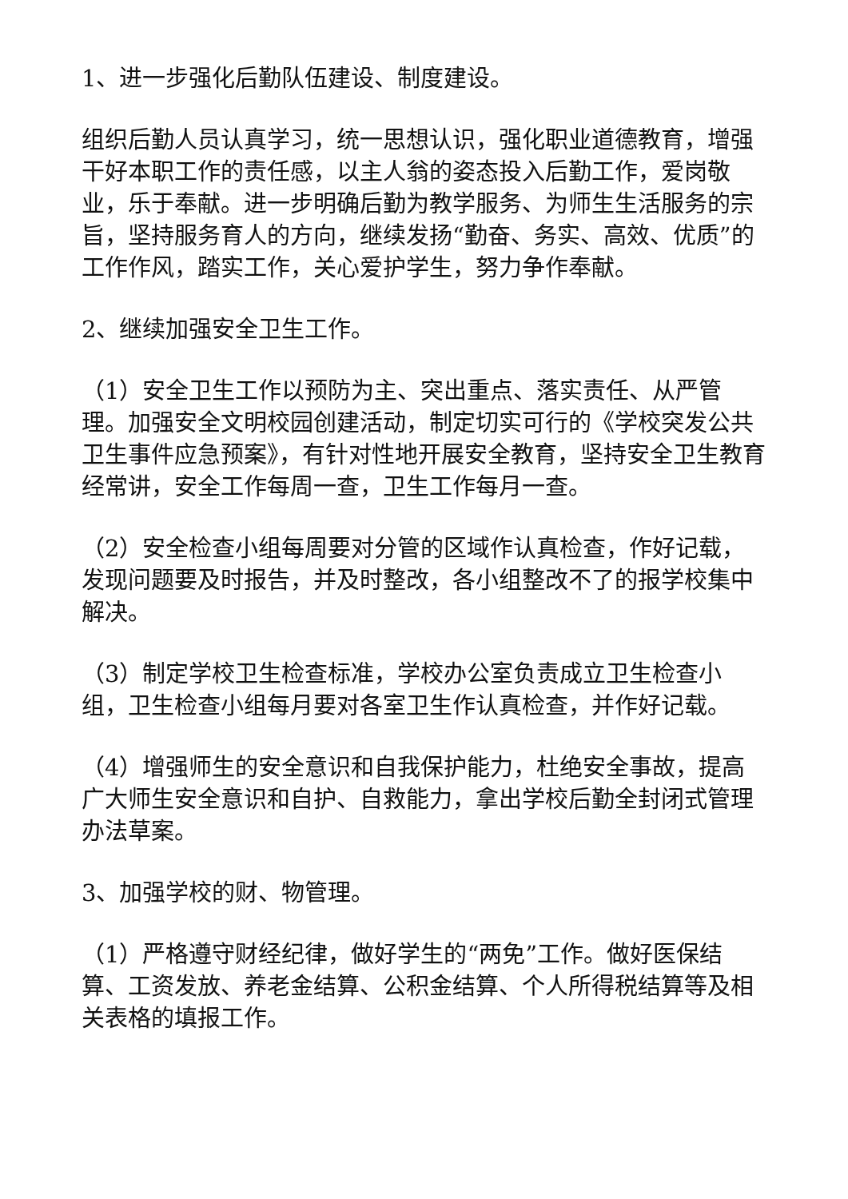1、进一步强化后勤队伍建设、制度建设。
组织后勤人员认真学习，统一思想认识，强化职业道德教育，增强干好本职工作的责任感，以主人翁的姿态投入后勤工作，爱岗敬业，乐于奉献。进一步明确后勤为教学服务、为师生生活服务的宗旨，坚持服务育人的方向，继续发扬“勤奋、务实、高效、优质”的工作作风，踏实工作，关心爱护学生，努力争作奉献。
2、继续加强安全卫生工作。
（1）安全卫生工作以预防为主、突出重点、落实责任、从严管理。加强安全文明校园创建活动，制定切实可行的《学校突发公共卫生事件应急预案》，有针对性地开展安全教育，坚持安全卫生教育经常讲，安全工作每周一查，卫生工作每月一查。
（2）安全检查小组每周要对分管的区域作认真检查，作好记载，发现问题要及时报告，并及时整改，各小组整改不了的报学校集中解决。
（3）制定学校卫生检查标准，学校办公室负责成立卫生检查小组，卫生检查小组每月要对各室卫生作认真检查，并作好记载。
（4）增强师生的安全意识和自我保护能力，杜绝安全事故，提高广大师生安全意识和自护、自救能力，拿出学校后勤全封闭式管理办法草案。
3、加强学校的财、物管理。
（1）严格遵守财经纪律，做好学生的“两免”工作。做好医保结算、工资发放、养老金结算、公积金结算、个人所得税结算等及相关表格的填报工作。